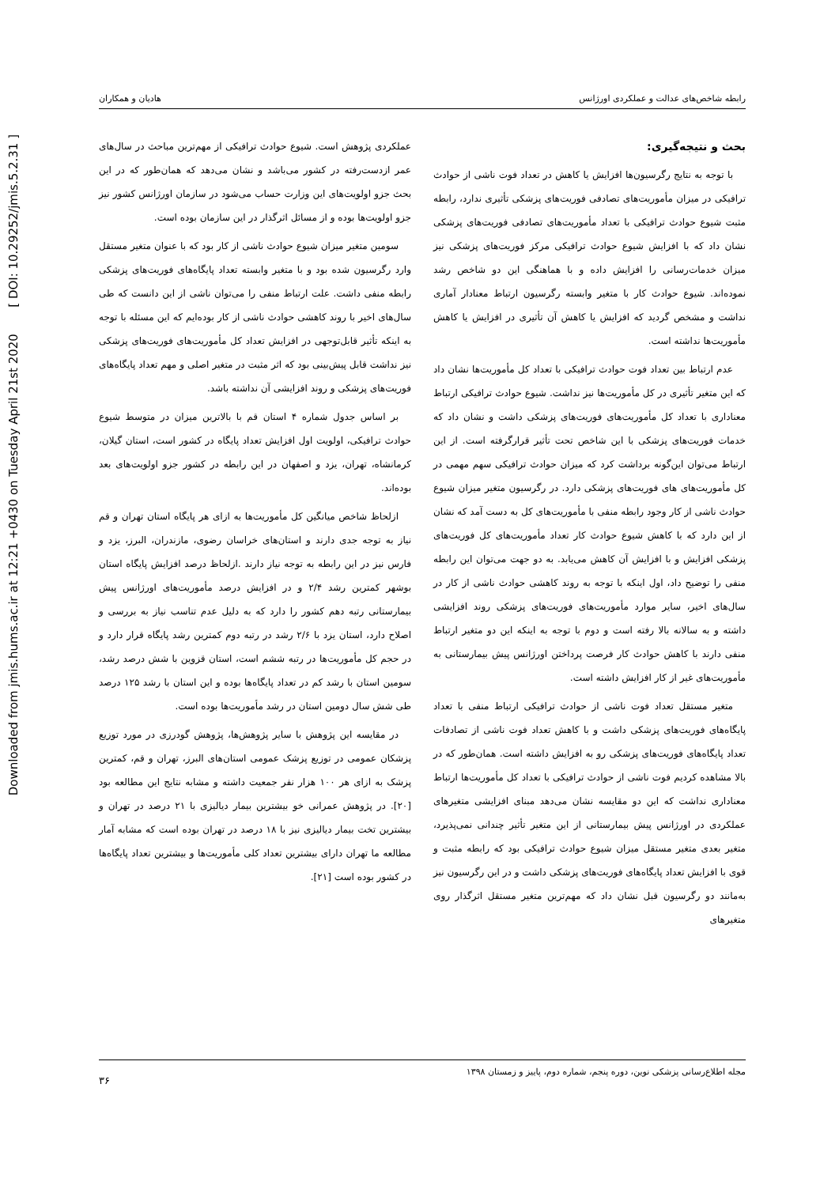Downloaded from jmis.hums.ac.ir at 12:21 +0430 on Tuesday April 21st 2020 [ DOI: 10.29252/jmis.5.2.31 ]
رابطه شاخص‌های عدالت و عملکردی اورژانس هادیان و همکاران
بحث و نتیجه‌گیری:
با توجه به نتایج رگرسیون‌ها افزایش یا کاهش در تعداد فوت ناشی از حوادث ترافیکی در میزان مأموریت‌های تصادفی فوریت‌های پزشکی تأثیری ندارد، رابطه مثبت شیوع حوادث ترافیکی با تعداد مأموریت‌های تصادفی فوریت‌های پزشکی نشان داد که با افزایش شیوع حوادث ترافیکی مرکز فوریت‌های پزشکی نیز میزان خدمات‌رسانی را افزایش داده و با هماهنگی این دو شاخص رشد نموده‌اند. شیوع حوادث کار با متغیر وابسته رگرسیون ارتباط معنادار آماری نداشت و مشخص گردید که افزایش یا کاهش آن تأثیری در افزایش یا کاهش مأموریت‌ها نداشته است.
عدم ارتباط بین تعداد فوت حوادث ترافیکی با تعداد کل مأموریت‌ها نشان داد که این متغیر تأثیری در کل مأموریت‌ها نیز نداشت. شیوع حوادث ترافیکی ارتباط معناداری با تعداد کل مأموریت‌های فوریت‌های پزشکی داشت و نشان داد که خدمات فوریت‌های پزشکی با این شاخص تحت تأثیر قرارگرفته است. از این ارتباط می‌توان این‌گونه برداشت کرد که میزان حوادث ترافیکی سهم مهمی در کل مأموریت‌های های فوریت‌های پزشکی دارد. در رگرسیون متغیر میزان شیوع حوادث ناشی از کار وجود رابطه منفی با مأموریت‌های کل به دست آمد که نشان از این دارد که با کاهش شیوع حوادث کار تعداد مأموریت‌های کل فوریت‌های پزشکی افزایش و با افزایش آن کاهش می‌یابد. به دو جهت می‌توان این رابطه منفی را توضیح داد، اول اینکه با توجه به روند کاهشی حوادث ناشی از کار در سال‌های اخیر، سایر موارد مأموریت‌های فوریت‌های پزشکی روند افزایشی داشته و به سالانه بالا رفته است و دوم با توجه به اینکه این دو متغیر ارتباط منفی دارند با کاهش حوادث کار فرصت پرداختن اورژانس پیش بیمارستانی به مأموریت‌های غیر از کار افزایش داشته است.
متغیر مستقل تعداد فوت ناشی از حوادث ترافیکی ارتباط منفی با تعداد پایگاه‌های فوریت‌های پزشکی داشت و با کاهش تعداد فوت ناشی از تصادفات تعداد پایگاه‌های فوریت‌های پزشکی رو به افزایش داشته است. همان‌طور که در بالا مشاهده کردیم فوت ناشی از حوادث ترافیکی با تعداد کل مأموریت‌ها ارتباط معناداری نداشت که این دو مقایسه نشان می‌دهد مبنای افزایشی متغیرهای عملکردی در اورژانس پیش بیمارستانی از این متغیر تأثیر چندانی نمی‌پذیرد، متغیر بعدی متغیر مستقل میزان شیوع حوادث ترافیکی بود که رابطه مثبت و قوی با افزایش تعداد پایگاه‌های فوریت‌های پزشکی داشت و در این رگرسیون نیز به‌مانند دو رگرسیون قبل نشان داد که مهم‌ترین متغیر مستقل اثرگذار روی متغیرهای
عملکردی پژوهش است. شیوع حوادث ترافیکی از مهم‌ترین مباحث در سال‌های عمر ازدست‌رفته در کشور می‌باشد و نشان می‌دهد که همان‌طور که در این بحث جزو اولویت‌های این وزارت حساب می‌شود در سازمان اورژانس کشور نیز جزو اولویت‌ها بوده و از مسائل اثرگذار در این سازمان بوده است.
سومین متغیر میزان شیوع حوادث ناشی از کار بود که با عنوان متغیر مستقل وارد رگرسیون شده بود و با متغیر وابسته تعداد پایگاه‌های فوریت‌های پزشکی رابطه منفی داشت. علت ارتباط منفی را می‌توان ناشی از این دانست که طی سال‌های اخیر با روند کاهشی حوادث ناشی از کار بوده‌ایم که این مسئله با توجه به اینکه تأثیر قابل‌توجهی در افزایش تعداد کل مأموریت‌های فوریت‌های پزشکی نیز نداشت قابل پیش‌بینی بود که اثر مثبت در متغیر اصلی و مهم تعداد پایگاه‌های فوریت‌های پزشکی و روند افزایشی آن نداشته باشد.
بر اساس جدول شماره ۴ استان قم با بالاترین میزان در متوسط شیوع حوادث ترافیکی، اولویت اول افزایش تعداد پایگاه در کشور است، استان گیلان، کرمانشاه، تهران، یزد و اصفهان در این رابطه در کشور جزو اولویت‌های بعد بوده‌اند.
ازلحاظ شاخص میانگین کل مأموریت‌ها به ازای هر پایگاه استان تهران و قم نیاز به توجه جدی دارند و استان‌های خراسان رضوی، مازندران، البرز، یزد و فارس نیز در این رابطه به توجه نیاز دارند .ازلحاظ درصد افزایش پایگاه استان بوشهر کمترین رشد ۲/۴ و در افزایش درصد مأموریت‌های اورژانس پیش بیمارستانی رتبه دهم کشور را دارد که به دلیل عدم تناسب نیاز به بررسی و اصلاح دارد، استان یزد با ۲/۶ رشد در رتبه دوم کمترین رشد پایگاه قرار دارد و در حجم کل مأموریت‌ها در رتبه ششم است، استان قزوین با شش درصد رشد، سومین استان با رشد کم در تعداد پایگاه‌ها بوده و این استان با رشد ۱۲۵ درصد طی شش سال دومین استان در رشد مأموریت‌ها بوده است.
در مقایسه این پژوهش با سایر پژوهش‌ها، پژوهش گودرزی در مورد توزیع پزشکان عمومی در توزیع پزشک عمومی استان‌های البرز، تهران و قم، کمترین پزشک به ازای هر ۱۰۰ هزار نفر جمعیت داشته و مشابه نتایج این مطالعه بود [۲۰]. در پژوهش عمرانی خو بیشترین بیمار دیالیزی با ۲۱ درصد در تهران و بیشترین تخت بیمار دیالیزی نیز با ۱۸ درصد در تهران بوده است که مشابه آمار مطالعه ما تهران دارای بیشترین تعداد کلی مأموریت‌ها و بیشترین تعداد پایگاه‌ها در کشور بوده است [۲۱].
مجله اطلاع‌رسانی پزشکی نوین، دوره پنجم، شماره دوم، پاییز و زمستان ۱۳۹۸ ۳۶